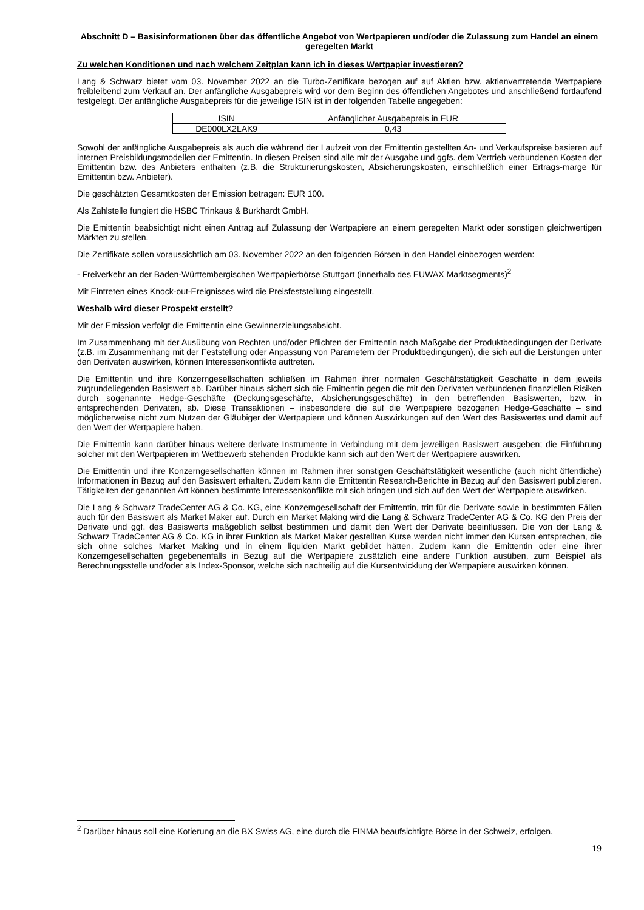Abschnitt D – Basisinformationen über das öffentliche Angebot von Wertpapieren und/oder die Zulassung zum Handel an einem geregelten Markt
Zu welchen Konditionen und nach welchem Zeitplan kann ich in dieses Wertpapier investieren?
Lang & Schwarz bietet vom 03. November 2022 an die Turbo-Zertifikate bezogen auf auf Aktien bzw. aktienvertretende Wertpapiere freibleibend zum Verkauf an. Der anfängliche Ausgabepreis wird vor dem Beginn des öffentlichen Angebotes und anschließend fortlaufend festgelegt. Der anfängliche Ausgabepreis für die jeweilige ISIN ist in der folgenden Tabelle angegeben:
| ISIN | Anfänglicher Ausgabepreis in EUR |
| --- | --- |
| DE000LX2LAK9 | 0,43 |
Sowohl der anfängliche Ausgabepreis als auch die während der Laufzeit von der Emittentin gestellten An- und Verkaufspreise basieren auf internen Preisbildungsmodellen der Emittentin. In diesen Preisen sind alle mit der Ausgabe und ggfs. dem Vertrieb verbundenen Kosten der Emittentin bzw. des Anbieters enthalten (z.B. die Strukturierungskosten, Absicherungskosten, einschließlich einer Ertrags-marge für Emittentin bzw. Anbieter).
Die geschätzten Gesamtkosten der Emission betragen: EUR 100.
Als Zahlstelle fungiert die HSBC Trinkaus & Burkhardt GmbH.
Die Emittentin beabsichtigt nicht einen Antrag auf Zulassung der Wertpapiere an einem geregelten Markt oder sonstigen gleichwertigen Märkten zu stellen.
Die Zertifikate sollen voraussichtlich am 03. November 2022 an den folgenden Börsen in den Handel einbezogen werden:
- Freiverkehr an der Baden-Württembergischen Wertpapierbörse Stuttgart (innerhalb des EUWAX Marktsegments)<sup>2</sup>
Mit Eintreten eines Knock-out-Ereignisses wird die Preisfeststellung eingestellt.
Weshalb wird dieser Prospekt erstellt?
Mit der Emission verfolgt die Emittentin eine Gewinnerzielungsabsicht.
Im Zusammenhang mit der Ausübung von Rechten und/oder Pflichten der Emittentin nach Maßgabe der Produktbedingungen der Derivate (z.B. im Zusammenhang mit der Feststellung oder Anpassung von Parametern der Produktbedingungen), die sich auf die Leistungen unter den Derivaten auswirken, können Interessenkonflikte auftreten.
Die Emittentin und ihre Konzerngesellschaften schließen im Rahmen ihrer normalen Geschäftstätigkeit Geschäfte in dem jeweils zugrundeliegenden Basiswert ab. Darüber hinaus sichert sich die Emittentin gegen die mit den Derivaten verbundenen finanziellen Risiken durch sogenannte Hedge-Geschäfte (Deckungsgeschäfte, Absicherungsgeschäfte) in den betreffenden Basiswerten, bzw. in entsprechenden Derivaten, ab. Diese Transaktionen – insbesondere die auf die Wertpapiere bezogenen Hedge-Geschäfte – sind möglicherweise nicht zum Nutzen der Gläubiger der Wertpapiere und können Auswirkungen auf den Wert des Basiswertes und damit auf den Wert der Wertpapiere haben.
Die Emittentin kann darüber hinaus weitere derivate Instrumente in Verbindung mit dem jeweiligen Basiswert ausgeben; die Einführung solcher mit den Wertpapieren im Wettbewerb stehenden Produkte kann sich auf den Wert der Wertpapiere auswirken.
Die Emittentin und ihre Konzerngesellschaften können im Rahmen ihrer sonstigen Geschäftstätigkeit wesentliche (auch nicht öffentliche) Informationen in Bezug auf den Basiswert erhalten. Zudem kann die Emittentin Research-Berichte in Bezug auf den Basiswert publizieren. Tätigkeiten der genannten Art können bestimmte Interessenkonflikte mit sich bringen und sich auf den Wert der Wertpapiere auswirken.
Die Lang & Schwarz TradeCenter AG & Co. KG, eine Konzerngesellschaft der Emittentin, tritt für die Derivate sowie in bestimmten Fällen auch für den Basiswert als Market Maker auf. Durch ein Market Making wird die Lang & Schwarz TradeCenter AG & Co. KG den Preis der Derivate und ggf. des Basiswerts maßgeblich selbst bestimmen und damit den Wert der Derivate beeinflussen. Die von der Lang & Schwarz TradeCenter AG & Co. KG in ihrer Funktion als Market Maker gestellten Kurse werden nicht immer den Kursen entsprechen, die sich ohne solches Market Making und in einem liquiden Markt gebildet hätten. Zudem kann die Emittentin oder eine ihrer Konzerngesellschaften gegebenenfalls in Bezug auf die Wertpapiere zusätzlich eine andere Funktion ausüben, zum Beispiel als Berechnungsstelle und/oder als Index-Sponsor, welche sich nachteilig auf die Kursentwicklung der Wertpapiere auswirken können.
<sup>2</sup> Darüber hinaus soll eine Kotierung an die BX Swiss AG, eine durch die FINMA beaufsichtigte Börse in der Schweiz, erfolgen.
19